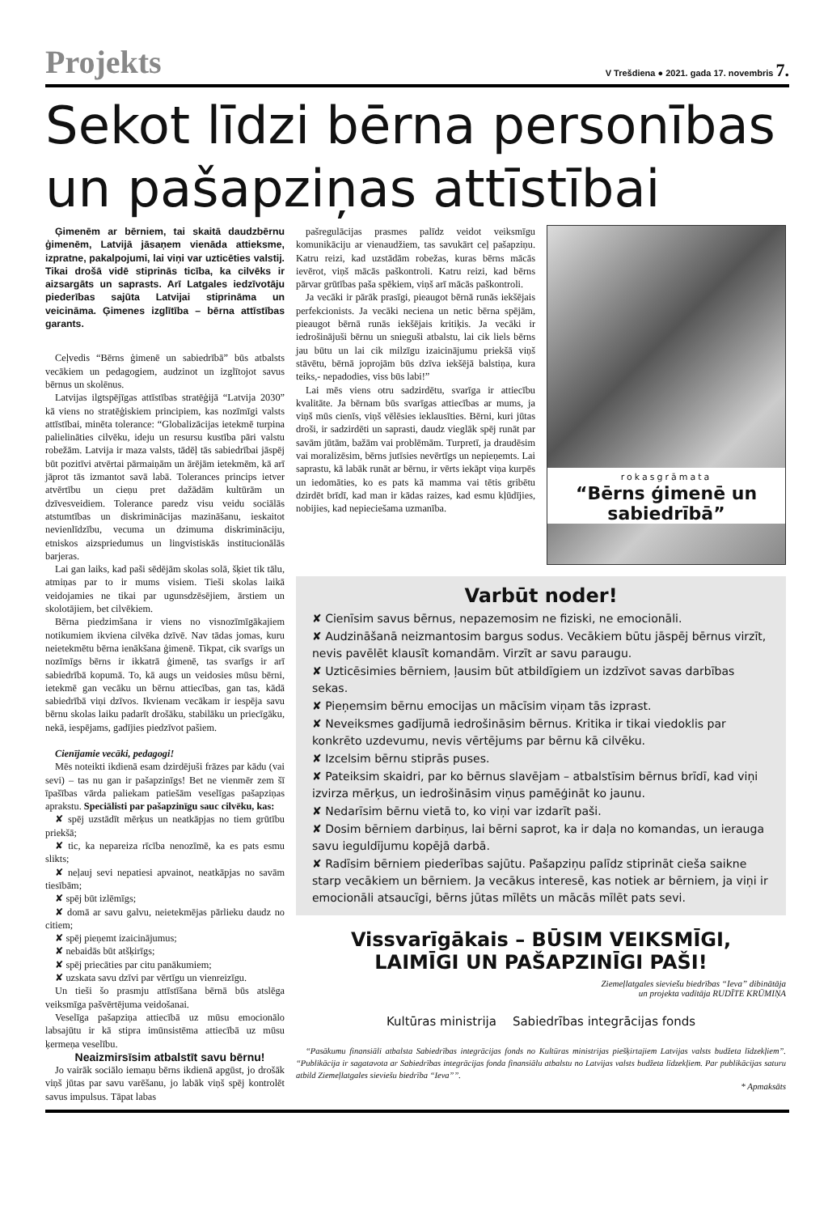Projekts V Trešdiena ● 2021. gada 17. novembris 7.
Sekot līdzi bērna personības un pašapziņas attīstībai
Ģimenēm ar bērniem, tai skaitā daudzbērnu ģimenēm, Latvijā jāsaņem vienāda attieksme, izpratne, pakalpojumi, lai viņi var uzticēties valstij. Tikai drošā vidē stiprinās ticība, ka cilvēks ir aizsargāts un saprasts. Arī Latgales iedzīvotāju piederības sajūta Latvijai stiprināma un veicināma. Ģimenes izglītība – bērna attīstības garants.
Ceļvedis “Bērns ģimenē un sabiedrībā” būs atbalsts vecākiem un pedagogiem, audzinot un izglītojot savus bērnus un skolēnus.
Latvijas ilgtspējīgas attīstības stratēģijā “Latvija 2030” kā viens no stratēģiskiem principiem, kas nozīmīgi valsts attīstībai, minēta tolerance: “Globalizācijas ietekmē turpina palielināties cilvēku, ideju un resursu kustība pāri valstu robežām. Latvija ir maza valsts, tādēļ tās sabiedrībai jāspēj būt pozitīvi atvērtai pārmaiņām un ārējām ietekmēm, kā arī jāprot tās izmantot savā labā. Tolerances princips ietver atvērtību un cieņu pret dažādām kultūrām un dzīvesveidiem. Tolerance paredz visu veidu sociālās atstumtības un diskriminācijas mazināšanu, ieskaitot nevienlīdzību, vecuma un dzimuma diskrimināciju, etniskos aizspriedumus un lingvistiskās institucionālās barjeras.
Lai gan laiks, kad paši sēdējām skolas solā, šķiet tik tālu, atmiņas par to ir mums visiem. Tieši skolas laikā veidojamies ne tikai par ugunsdzēsējiem, ārstiem un skolotājiem, bet cilvēkiem.
Bērna piedzimšana ir viens no visnozīmīgākajiem notikumiem ikviena cilvēka dzīvē. Nav tādas jomas, kuru neietekmētu bērna ienākšana ģimenē. Tikpat, cik svarīgs un nozīmīgs bērns ir ikkatrā ģimenē, tas svarīgs ir arī sabiedrībā kopumā. To, kā augs un veidosies mūsu bērni, ietekmē gan vecāku un bērnu attiecības, gan tas, kādā sabiedrībā viņi dzīvos. Ikvienam vecākam ir iespēja savu bērnu skolas laiku padarīt drošāku, stabilāku un priecīgāku, nekā, iespējams, gadījies piedzīvot pašiem.
Cienījamie vecāki, pedagogi!
Mēs noteikti ikdienā esam dzirdējuši frāzes par kādu (vai sevi) – tas nu gan ir pašapzinīgs! Bet ne vienmēr zem šī īpašības vārda paliekam patiešām veselīgas pašapziņas aprakstu. Speciālisti par pašapzinīgu sauc cilvēku, kas:
✘ spēj uzstādīt mērķus un neatkāpjas no tiem grūtību priekšā;
✘ tic, ka nepareiza rīcība nenozīmē, ka es pats esmu slikts;
✘ neļauj sevi nepatiesi apvainot, neatkāpjas no savām tiesībām;
✘ spēj būt izlēmīgs;
✘ domā ar savu galvu, neietekmējas pārlieku daudz no citiem;
✘ spēj pieņemt izaicinājumus;
✘ nebaidās būt atšķirīgs;
✘ spēj priecāties par citu panākumiem;
✘ uzskata savu dzīvi par vērtīgu un vienreizīgu.
Un tieši šo prasmju attīstīšana bērnā būs atslēga veiksmīga pašvērtējuma veidošanai.
Veselīga pašapziņa attiecībā uz mūsu emocionālo labsajūtu ir kā stipra imūnsistēma attiecībā uz mūsu ķermeņa veselību.
Neaizmirsīsim atbalstīt savu bērnu!
Jo vairāk sociālo iemaņu bērns ikdienā apgūst, jo drošāk viņš jūtas par savu varēšanu, jo labāk viņš spēj kontrolēt savus impulsus. Tāpat labas
pašregulācijas prasmes palīdz veidot veiksmīgu komunikāciju ar vienaudžiem, tas savukārt ceļ pašapziņu. Katru reizi, kad uzstādām robežas, kuras bērns mācās ievērot, viņš mācās paškontroli. Katru reizi, kad bērns pārvar grūtības paša spēkiem, viņš arī mācās paškontroli.
Ja vecāki ir pārāk prasīgi, pieaugot bērnā runās iekšējais perfekcionists. Ja vecāki neciena un netic bērna spējām, pieaugot bērnā runās iekšējais kritiķis. Ja vecāki ir iedrošinājuši bērnu un snieguši atbalstu, lai cik liels bērns jau būtu un lai cik milzīgu izaicinājumu priekšā viņš stāvētu, bērnā joprojām būs dzīva iekšējā balstiņa, kura teiks,- nepadodies, viss būs labi!”
Lai mēs viens otru sadzirdētu, svarīga ir attiecību kvalitāte. Ja bērnam būs svarīgas attiecības ar mums, ja viņš mūs cienīs, viņš vēlēsies ieklausīties. Bērni, kuri jūtas droši, ir sadzirdēti un saprasti, daudz vieglāk spēj runāt par savām jūtām, bažām vai problēmām. Turpretī, ja draudēsim vai moralizēsim, bērns jutīsies nevērtīgs un nepieņemts. Lai saprastu, kā labāk runāt ar bērnu, ir vērts iekāpt viņa kurpēs un iedomāties, ko es pats kā mamma vai tētis gribētu dzirdēt brīdī, kad man ir kādas raizes, kad esmu kļūdījies, nobijies, kad nepieciešama uzmanība.
rokasgrāmata
“Bērns ģimenē un sabiedrībā”
Varbūt noder!
✘ Cienīsim savus bērnus, nepazemosim ne fiziski, ne emocionāli.
✘ Audzināšanā neizmantosim bargus sodus. Vecākiem būtu jāspēj bērnus virzīt, nevis pavēlēt klausīt komandām. Virzīt ar savu paraugu.
✘ Uzticēsimies bērniem, ļausim būt atbildīgiem un izdzīvot savas darbības sekas.
✘ Pieņemsim bērnu emocijas un mācīsim viņam tās izprast.
✘ Neveiksmes gadījumā iedrošināsim bērnus. Kritika ir tikai viedoklis par konkrēto uzdevumu, nevis vērtējums par bērnu kā cilvēku.
✘ Izcelsim bērnu stiprās puses.
✘ Pateiksim skaidri, par ko bērnus slavējam – atbalstīsim bērnus brīdī, kad viņi izvirza mērķus, un iedrošināsim viņus pamēģināt ko jaunu.
✘ Nedarīsim bērnu vietā to, ko viņi var izdarīt paši.
✘ Dosim bērniem darbiņus, lai bērni saprot, ka ir daļa no komandas, un ierauga savu ieguldījumu kopējā darbā.
✘ Radīsim bērniem piederības sajūtu. Pašapziņu palīdz stiprināt cieša saikne starp vecākiem un bērniem. Ja vecākus interesē, kas notiek ar bērniem, ja viņi ir emocionāli atsaucīgi, bērns jūtas mīlēts un mācās mīlēt pats sevi.
Vissvarīgākais – BŪSIM VEIKSMĪGI,
LAIMĪGI UN PAŠAPZINĪGI PAŠI!
Ziemeļlatgales sieviešu biedrības “Ieva” dibinātāja
un projekta vadītāja RUDĪTE KRŪMIŅA
Kultūras ministrija Sabiedrības integrācijas fonds
“Pasākumu finansiāli atbalsta Sabiedrības integrācijas fonds no Kultūras ministrijas piešķirtajiem Latvijas valsts budžeta līdzekļiem”. “Publikācija ir sagatavota ar Sabiedrības integrācijas fonda finansiālu atbalstu no Latvijas valsts budžeta līdzekļiem. Par publikācijas saturu atbild Ziemeļlatgales sieviešu biedrība “Ieva””.
* Apmaksāts